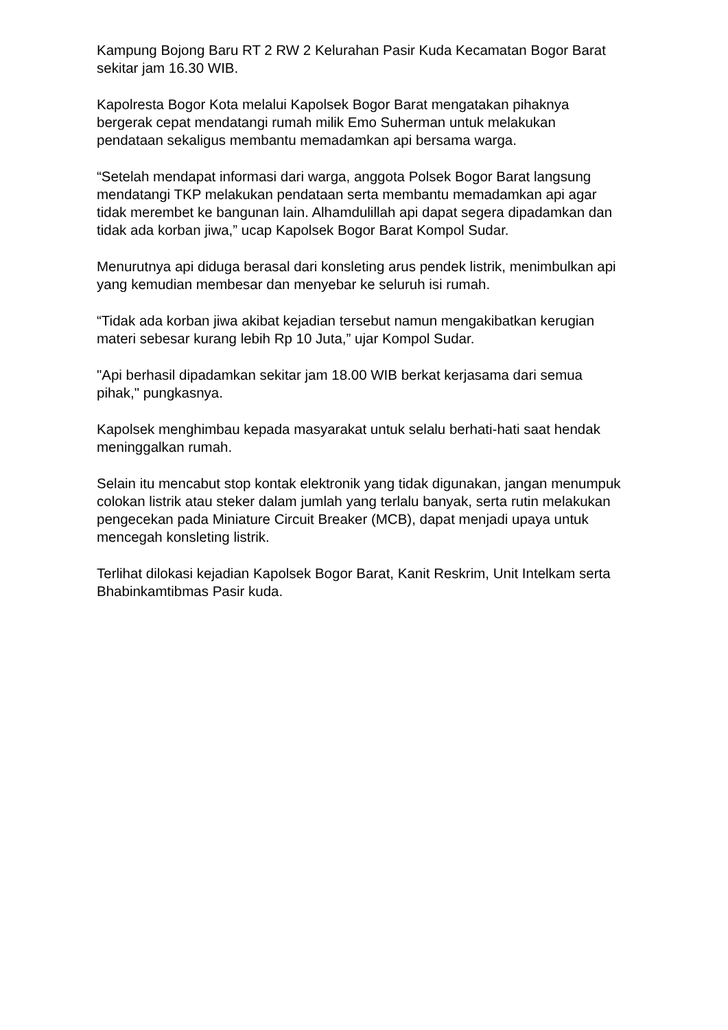Kampung Bojong Baru RT 2 RW 2 Kelurahan Pasir Kuda Kecamatan Bogor Barat sekitar jam 16.30 WIB.
Kapolresta Bogor Kota melalui Kapolsek Bogor Barat mengatakan pihaknya bergerak cepat mendatangi rumah milik Emo Suherman untuk melakukan pendataan sekaligus membantu memadamkan api bersama warga.
“Setelah mendapat informasi dari warga, anggota Polsek Bogor Barat langsung mendatangi TKP melakukan pendataan serta membantu memadamkan api agar tidak merembet ke bangunan lain. Alhamdulillah api dapat segera dipadamkan dan tidak ada korban jiwa,” ucap Kapolsek Bogor Barat Kompol Sudar.
Menurutnya api diduga berasal dari konsleting arus pendek listrik, menimbulkan api yang kemudian membesar dan menyebar ke seluruh isi rumah.
“Tidak ada korban jiwa akibat kejadian tersebut namun mengakibatkan kerugian materi sebesar kurang lebih Rp 10 Juta,” ujar Kompol Sudar.
"Api berhasil dipadamkan sekitar jam 18.00 WIB berkat kerjasama dari semua pihak," pungkasnya.
Kapolsek menghimbau kepada masyarakat untuk selalu berhati-hati saat hendak meninggalkan rumah.
Selain itu mencabut stop kontak elektronik yang tidak digunakan, jangan menumpuk colokan listrik atau steker dalam jumlah yang terlalu banyak, serta rutin melakukan pengecekan pada Miniature Circuit Breaker (MCB), dapat menjadi upaya untuk mencegah konsleting listrik.
Terlihat dilokasi kejadian Kapolsek Bogor Barat, Kanit Reskrim, Unit Intelkam serta Bhabinkamtibmas Pasir kuda.